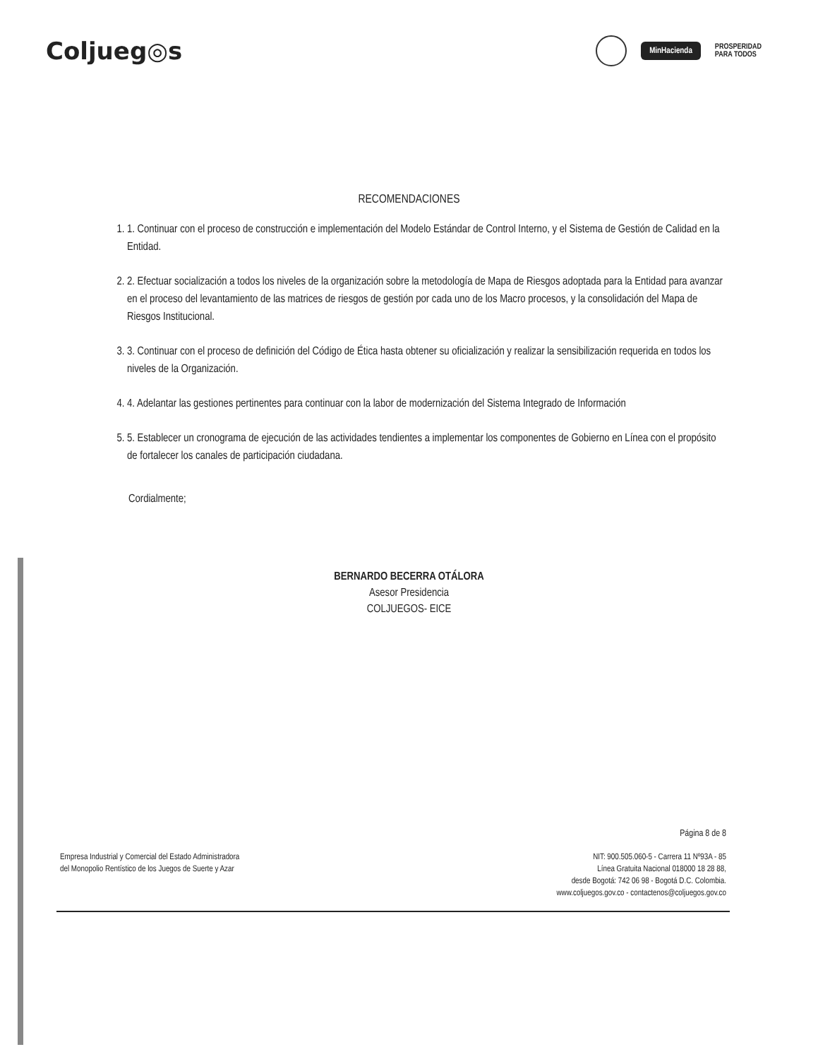Coljueg◎s
MinHacienda
PROSPERIDAD
PARA TODOS
RECOMENDACIONES
1. 1. Continuar con el proceso de construcción e implementación del Modelo Estándar de Control Interno, y el Sistema de Gestión de Calidad en la Entidad.
2. 2. Efectuar socialización a todos los niveles de la organización sobre la metodología de Mapa de Riesgos adoptada para la Entidad para avanzar en el proceso del levantamiento de las matrices de riesgos de gestión por cada uno de los Macro procesos, y la consolidación del Mapa de Riesgos Institucional.
3. 3. Continuar con el proceso de definición del Código de Ética hasta obtener su oficialización y realizar la sensibilización requerida en todos los niveles de la Organización.
4. 4. Adelantar las gestiones pertinentes para continuar con la labor de modernización del Sistema Integrado de Información
5. 5. Establecer un cronograma de ejecución de las actividades tendientes a implementar los componentes de Gobierno en Línea con el propósito de fortalecer los canales de participación ciudadana.
Cordialmente;
BERNARDO BECERRA OTÁLORA
Asesor Presidencia
COLJUEGOS- EICE
Página 8 de 8
Empresa Industrial y Comercial del Estado Administradora
del Monopolio Rentístico de los Juegos de Suerte y Azar
NIT: 900.505.060-5 - Carrera 11 Nº93A - 85
Línea Gratuita Nacional 018000 18 28 88,
desde Bogotá: 742 06 98 - Bogotá D.C. Colombia.
www.coljuegos.gov.co - contactenos@coljuegos.gov.co